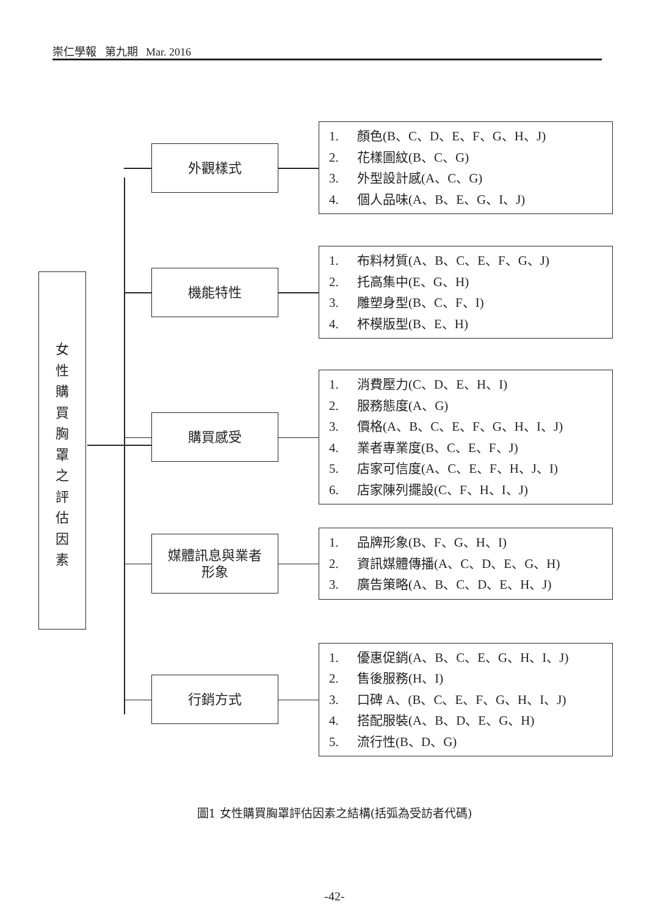崇仁學報 第九期 Mar. 2016
女
性
購
買
胸
罩
之
評
估
因
素
外觀樣式
1. 顏色(B、C、D、E、F、G、H、J)
2. 花樣圖紋(B、C、G)
3. 外型設計感(A、C、G)
4. 個人品味(A、B、E、G、I、J)
機能特性
1. 布料材質(A、B、C、E、F、G、J)
2. 托高集中(E、G、H)
3. 雕塑身型(B、C、F、I)
4. 杯模版型(B、E、H)
購買感受
1. 消費壓力(C、D、E、H、I)
2. 服務態度(A、G)
3. 價格(A、B、C、E、F、G、H、I、J)
4. 業者專業度(B、C、E、F、J)
5. 店家可信度(A、C、E、F、H、J、I)
6. 店家陳列擺設(C、F、H、I、J)
媒體訊息與業者
形象
1. 品牌形象(B、F、G、H、I)
2. 資訊媒體傳播(A、C、D、E、G、H)
3. 廣告策略(A、B、C、D、E、H、J)
行銷方式
1. 優惠促銷(A、B、C、E、G、H、I、J)
2. 售後服務(H、I)
3. 口碑 A、(B、C、E、F、G、H、I、J)
4. 搭配服裝(A、B、D、E、G、H)
5. 流行性(B、D、G)
圖1 女性購買胸罩評估因素之結構(括弧為受訪者代碼)
-42-